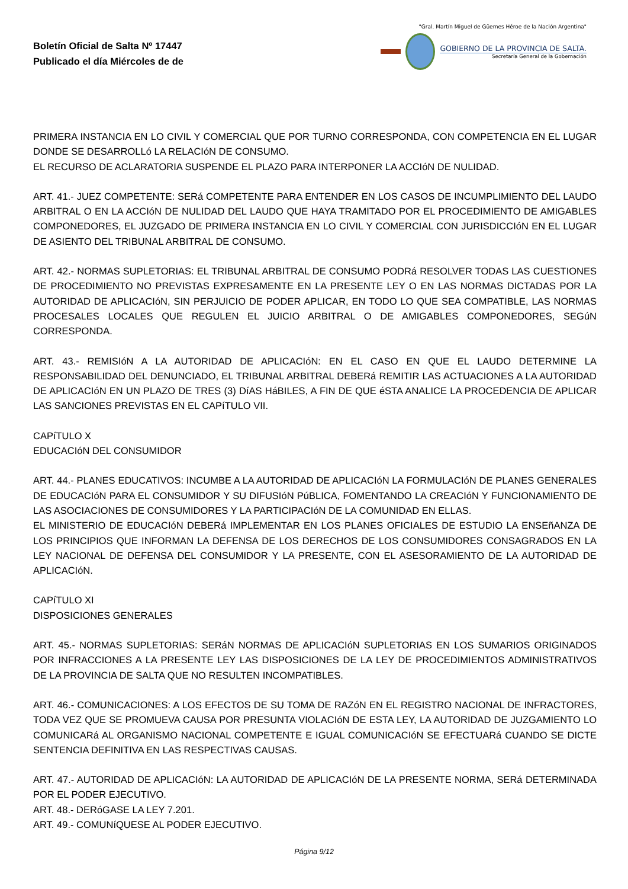Boletín Oficial de Salta Nº 17447
Publicado el día Miércoles de de
"Gral. Martín Miguel de Güemes Héroe de la Nación Argentina"
GOBIERNO DE LA PROVINCIA DE SALTA.
Secretaría General de la Gobernación
PRIMERA INSTANCIA EN LO CIVIL Y COMERCIAL QUE POR TURNO CORRESPONDA, CON COMPETENCIA EN EL LUGAR DONDE SE DESARROLLó LA RELACIóN DE CONSUMO.
EL RECURSO DE ACLARATORIA SUSPENDE EL PLAZO PARA INTERPONER LA ACCIóN DE NULIDAD.
ART. 41.- JUEZ COMPETENTE: SERá COMPETENTE PARA ENTENDER EN LOS CASOS DE INCUMPLIMIENTO DEL LAUDO ARBITRAL O EN LA ACCIóN DE NULIDAD DEL LAUDO QUE HAYA TRAMITADO POR EL PROCEDIMIENTO DE AMIGABLES COMPONEDORES, EL JUZGADO DE PRIMERA INSTANCIA EN LO CIVIL Y COMERCIAL CON JURISDICCIóN EN EL LUGAR DE ASIENTO DEL TRIBUNAL ARBITRAL DE CONSUMO.
ART. 42.- NORMAS SUPLETORIAS: EL TRIBUNAL ARBITRAL DE CONSUMO PODRá RESOLVER TODAS LAS CUESTIONES DE PROCEDIMIENTO NO PREVISTAS EXPRESAMENTE EN LA PRESENTE LEY O EN LAS NORMAS DICTADAS POR LA AUTORIDAD DE APLICACIóN, SIN PERJUICIO DE PODER APLICAR, EN TODO LO QUE SEA COMPATIBLE, LAS NORMAS PROCESALES LOCALES QUE REGULEN EL JUICIO ARBITRAL O DE AMIGABLES COMPONEDORES, SEGúN CORRESPONDA.
ART. 43.- REMISIóN A LA AUTORIDAD DE APLICACIóN: EN EL CASO EN QUE EL LAUDO DETERMINE LA RESPONSABILIDAD DEL DENUNCIADO, EL TRIBUNAL ARBITRAL DEBERá REMITIR LAS ACTUACIONES A LA AUTORIDAD DE APLICACIóN EN UN PLAZO DE TRES (3) DíAS HáBILES, A FIN DE QUE éSTA ANALICE LA PROCEDENCIA DE APLICAR LAS SANCIONES PREVISTAS EN EL CAPíTULO VII.
CAPíTULO X
EDUCACIóN DEL CONSUMIDOR
ART. 44.- PLANES EDUCATIVOS: INCUMBE A LA AUTORIDAD DE APLICACIóN LA FORMULACIóN DE PLANES GENERALES DE EDUCACIóN PARA EL CONSUMIDOR Y SU DIFUSIóN PúBLICA, FOMENTANDO LA CREACIóN Y FUNCIONAMIENTO DE LAS ASOCIACIONES DE CONSUMIDORES Y LA PARTICIPACIóN DE LA COMUNIDAD EN ELLAS.
EL MINISTERIO DE EDUCACIóN DEBERá IMPLEMENTAR EN LOS PLANES OFICIALES DE ESTUDIO LA ENSEñANZA DE LOS PRINCIPIOS QUE INFORMAN LA DEFENSA DE LOS DERECHOS DE LOS CONSUMIDORES CONSAGRADOS EN LA LEY NACIONAL DE DEFENSA DEL CONSUMIDOR Y LA PRESENTE, CON EL ASESORAMIENTO DE LA AUTORIDAD DE APLICACIóN.
CAPíTULO XI
DISPOSICIONES GENERALES
ART. 45.- NORMAS SUPLETORIAS: SERáN NORMAS DE APLICACIóN SUPLETORIAS EN LOS SUMARIOS ORIGINADOS POR INFRACCIONES A LA PRESENTE LEY LAS DISPOSICIONES DE LA LEY DE PROCEDIMIENTOS ADMINISTRATIVOS DE LA PROVINCIA DE SALTA QUE NO RESULTEN INCOMPATIBLES.
ART. 46.- COMUNICACIONES: A LOS EFECTOS DE SU TOMA DE RAZóN EN EL REGISTRO NACIONAL DE INFRACTORES, TODA VEZ QUE SE PROMUEVA CAUSA POR PRESUNTA VIOLACIóN DE ESTA LEY, LA AUTORIDAD DE JUZGAMIENTO LO COMUNICARá AL ORGANISMO NACIONAL COMPETENTE E IGUAL COMUNICACIóN SE EFECTUARá CUANDO SE DICTE SENTENCIA DEFINITIVA EN LAS RESPECTIVAS CAUSAS.
ART. 47.- AUTORIDAD DE APLICACIóN: LA AUTORIDAD DE APLICACIóN DE LA PRESENTE NORMA, SERá DETERMINADA POR EL PODER EJECUTIVO.
ART. 48.- DERóGASE LA LEY 7.201.
ART. 49.- COMUNíQUESE AL PODER EJECUTIVO.
Página 9/12